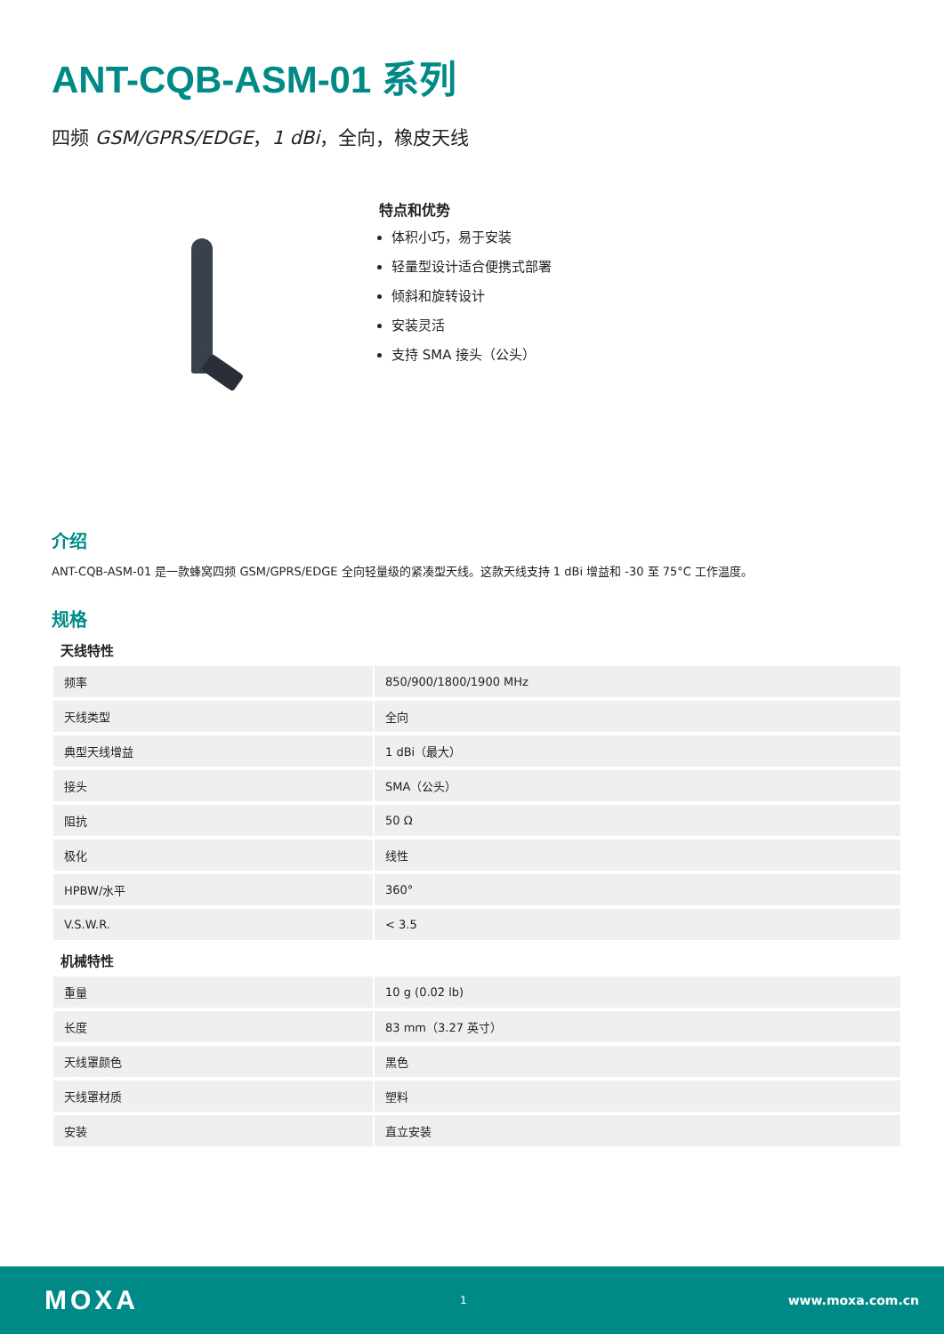ANT-CQB-ASM-01 系列
四频 GSM/GPRS/EDGE，1 dBi，全向，橡皮天线
特点和优势
体积小巧，易于安装
轻量型设计适合便携式部署
倾斜和旋转设计
安装灵活
支持 SMA 接头（公头）
介绍
ANT-CQB-ASM-01 是一款蜂窝四频 GSM/GPRS/EDGE 全向轻量级的紧凑型天线。这款天线支持 1 dBi 增益和 -30 至 75°C 工作温度。
规格
天线特性
| 频率 | 850/900/1800/1900 MHz |
| 天线类型 | 全向 |
| 典型天线增益 | 1 dBi（最大） |
| 接头 | SMA（公头） |
| 阻抗 | 50 Ω |
| 极化 | 线性 |
| HPBW/水平 | 360° |
| V.S.W.R. | < 3.5 |
机械特性
| 重量 | 10 g (0.02 lb) |
| 长度 | 83 mm（3.27 英寸） |
| 天线罩颜色 | 黑色 |
| 天线罩材质 | 塑料 |
| 安装 | 直立安装 |
MOXA 1 www.moxa.com.cn